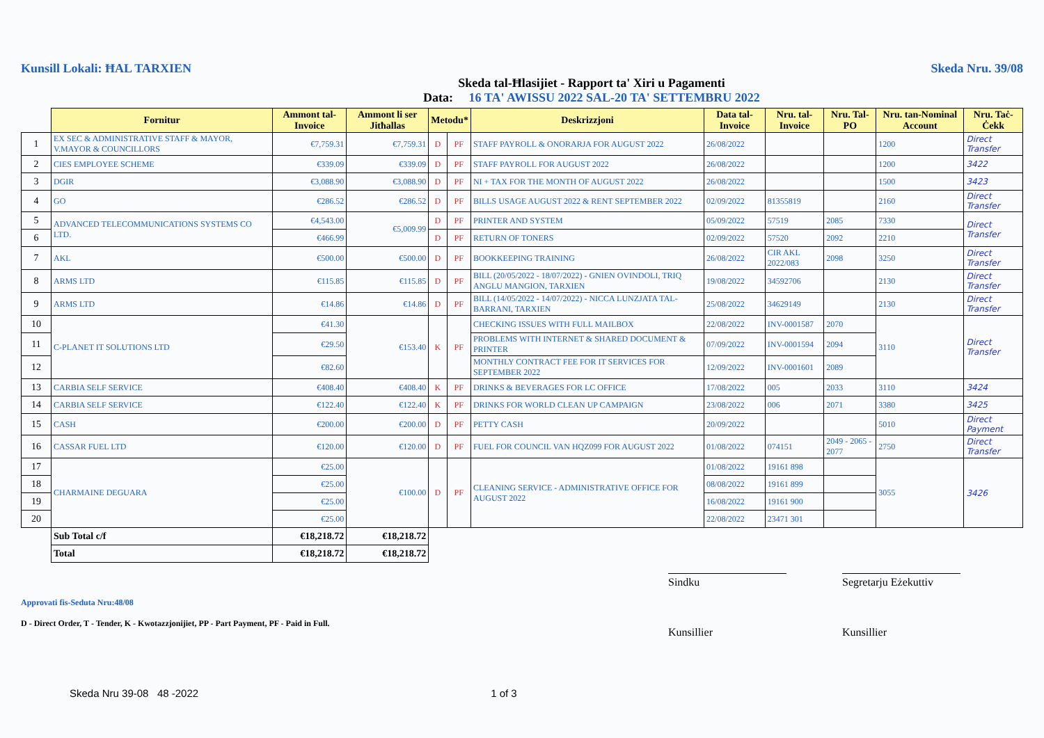Kunsill Lokali: ĦAL TARXIEN Skeda Nru. 39/08
Skeda tal-Ħlasijiet - Rapport ta' Xiri u Pagamenti
Data: 16 TA' AWISSU 2022 SAL-20 TA' SETTEMBRU 2022
| | Fornitur | Ammont tal-Invoice | Ammont li ser Jitħallas | Metodu* | | Deskrizzjoni | Data tal-Invoice | Nru. tal-Invoice | Nru. Tal-PO | Nru. tan-Nominal Account | Nru. Taċ-Ċekk |
| 1 | EX SEC & ADMINISTRATIVE STAFF & MAYOR, V.MAYOR & COUNCILLORS | €7,759.31 | €7,759.31 | D | PF | STAFF PAYROLL & ONORARJA FOR AUGUST 2022 | 26/08/2022 | | | 1200 | Direct Transfer |
| 2 | CIES EMPLOYEE SCHEME | €339.09 | €339.09 | D | PF | STAFF PAYROLL FOR AUGUST 2022 | 26/08/2022 | | | 1200 | 3422 |
| 3 | DGIR | €3,088.90 | €3,088.90 | D | PF | NI + TAX FOR THE MONTH OF AUGUST 2022 | 26/08/2022 | | | 1500 | 3423 |
| 4 | GO | €286.52 | €286.52 | D | PF | BILLS USAGE AUGUST 2022 & RENT SEPTEMBER 2022 | 02/09/2022 | 81355819 | | 2160 | Direct Transfer |
| 5 | ADVANCED TELECOMMUNICATIONS SYSTEMS CO LTD. | €4,543.00 | €5,009.99 | D | PF | PRINTER AND SYSTEM | 05/09/2022 | 57519 | 2085 | 7330 | Direct Transfer |
| 6 | | €466.99 | | D | PF | RETURN OF TONERS | 02/09/2022 | 57520 | 2092 | 2210 | |
| 7 | AKL | €500.00 | €500.00 | D | PF | BOOKKEEPING TRAINING | 26/08/2022 | CIR AKL 2022/083 | 2098 | 3250 | Direct Transfer |
| 8 | ARMS LTD | €115.85 | €115.85 | D | PF | BILL (20/05/2022 - 18/07/2022) - GNIEN OVINDOLI, TRIQ ANGLU MANGION, TARXIEN | 19/08/2022 | 34592706 | | 2130 | Direct Transfer |
| 9 | ARMS LTD | €14.86 | €14.86 | D | PF | BILL (14/05/2022 - 14/07/2022) - NICCA LUNZJATA TAL-BARRANI, TARXIEN | 25/08/2022 | 34629149 | | 2130 | Direct Transfer |
| 10 | C-PLANET IT SOLUTIONS LTD | €41.30 | €153.40 | K | PF | CHECKING ISSUES WITH FULL MAILBOX | 22/08/2022 | INV-0001587 | 2070 | 3110 | Direct Transfer |
| 11 | | €29.50 | | | | PROBLEMS WITH INTERNET & SHARED DOCUMENT & PRINTER | 07/09/2022 | INV-0001594 | 2094 | | |
| 12 | | €82.60 | | | | MONTHLY CONTRACT FEE FOR IT SERVICES FOR SEPTEMBER 2022 | 12/09/2022 | INV-0001601 | 2089 | | |
| 13 | CARBIA SELF SERVICE | €408.40 | €408.40 | K | PF | DRINKS & BEVERAGES FOR LC OFFICE | 17/08/2022 | 005 | 2033 | 3110 | 3424 |
| 14 | CARBIA SELF SERVICE | €122.40 | €122.40 | K | PF | DRINKS FOR WORLD CLEAN UP CAMPAIGN | 23/08/2022 | 006 | 2071 | 3380 | 3425 |
| 15 | CASH | €200.00 | €200.00 | D | PF | PETTY CASH | 20/09/2022 | | | 5010 | Direct Payment |
| 16 | CASSAR FUEL LTD | €120.00 | €120.00 | D | PF | FUEL FOR COUNCIL VAN HQZ099 FOR AUGUST 2022 | 01/08/2022 | 074151 | 2049 - 2065 - 2077 | 2750 | Direct Transfer |
| 17 | CHARMAINE DEGUARA | €25.00 | €100.00 | D | PF | CLEANING SERVICE - ADMINISTRATIVE OFFICE FOR AUGUST 2022 | 01/08/2022 | 19161 898 | | 3055 | 3426 |
| 18 | | €25.00 | | | | | 08/08/2022 | 19161 899 | | | |
| 19 | | €25.00 | | | | | 16/08/2022 | 19161 900 | | | |
| 20 | | €25.00 | | | | | 22/08/2022 | 23471 301 | | | |
| | Sub Total c/f | €18,218.72 | €18,218.72 | | | | | | | | |
| | Total | €18,218.72 | €18,218.72 | | | | | | | | |
Approvati fis-Seduta Nru:48/08
D - Direct Order, T - Tender, K - Kwotazzjonijiet, PP - Part Payment, PF - Paid in Full.
Sindku
Kunsillier
Segretarju Eżekuttiv
Kunsillier
Skeda Nru 39-08 48 -2022 1 of 3